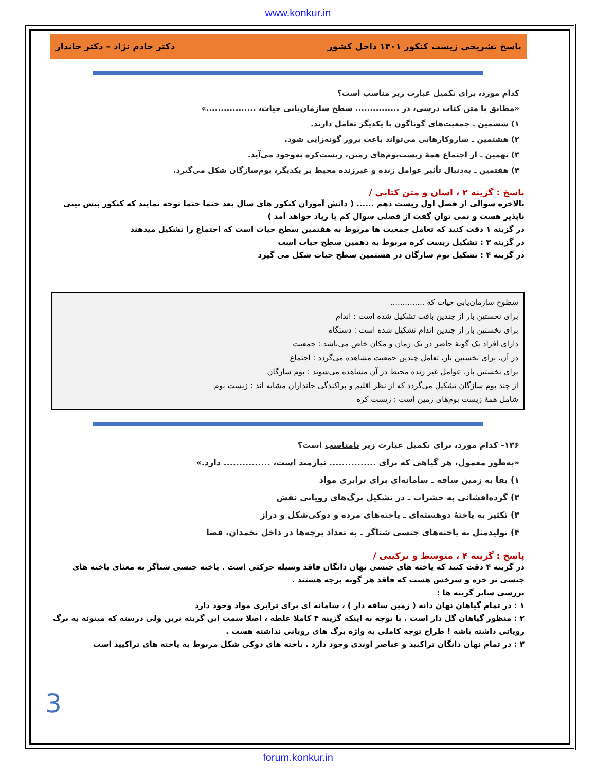www.konkur.in
پاسخ تشریحی زیست کنکور ۱۴۰۱ داخل کشور دکتر خادم نژاد – دکتر خاندار
کدام مورد، برای تکمیل عبارت زیر مناسب است؟
«مطابق با متن کتاب درسی، در ............... سطح سازمان‌یابی حیات، .................»
۱) ششمین ـ جمعیت‌های گوناگون با یکدیگر تعامل دارند.
۲) هشتمین ـ سازوکارهایی می‌تواند باعث بروز گونه‌زایی شود.
۳) نهمین ـ از اجتماع همهٔ زیست‌بوم‌های زمین، زیست‌کره به‌وجود می‌آید.
۴) هفتمین ـ به‌دنبال تأثیر عوامل زنده و غیرزنده محیط بر یکدیگر، بوم‌سازگان شکل می‌گیرد.
پاسخ : گزینه ۲ ، اسان و متن کتابی /
بالاخره سوالی از فصل اول زیست دهم ...... ( دانش آموزان کنکور های سال بعد حتما حتما توجه نمایند که کنکور پیش بینی ناپذیر هست و نمی توان گفت از فصلی سوال کم یا زیاد خواهد آمد )
در گزینه ۱ دقت کنید که تعامل جمعیت ها مربوط به هفتمین سطح حیات است که اجتماع را تشکیل میدهند
در گزینه ۳ : تشکیل زیست کره مربوط به دهمین سطح حیات است
در گزینه ۴ : تشکیل بوم سازگان در هشتمین سطح حیات شکل می گیرد
سطوح سازمان‌یابی حیات که ..............
برای نخستین بار از چندین بافت تشکیل شده است : اندام
برای نخستین بار از چندین اندام تشکیل شده است : دستگاه
دارای افراد یک گونهٔ حاضر در یک زمان و مکان خاص می‌باشد : جمعیت
در آن، برای نخستین بار، تعامل چندین جمعیت مشاهده می‌گردد : اجتماع
برای نخستین بار، عوامل غیر زندهٔ محیط در آن مشاهده می‌شوند : بوم سازگان
از چند بوم سازگان تشکیل می‌گردد که از نظر اقلیم و پراکندگی جانداران مشابه اند : زیست بوم
شامل همهٔ زیست بوم‌های زمین است : زیست کره
۱۳۶- کدام مورد، برای تکمیل عبارت زیر نامناسب است؟
«به‌طور معمول، هر گیاهی که برای ............... نیازمند است، ............... دارد.»
۱) بقا به زمین ساقه ـ سامانه‌ای برای ترابری مواد
۲) گرده‌افشانی به حشرات ـ در تشکیل برگ‌های رویانی نقش
۳) تکثیر به یاختهٔ دوهسته‌ای ـ یاخته‌های مرده و دوکی‌شکل و دراز
۴) تولیدمثل به یاخته‌های جنسی شناگر ـ به تعداد برچه‌ها در داخل تخمدان، فضا
پاسخ : گزینه ۴ ، متوسط و ترکیبی /
در گزینه ۴ دقت کنید که یاخته های جنسی نهان دانگان فاقد وسیله حرکتی است . یاخته جنسی شناگر به معنای یاخته های جنسی نر خزه و سرخس هست که فاقد هر گونه برچه هستند .
بررسی سایر گزینه ها :
۱ : در تمام گیاهان نهان دانه ( زمین ساقه دار ) ، سامانه ای برای ترابری مواد وجود دارد
۲ : منظور گیاهان گل دار است . با توجه به اینکه گزینه ۴ کاملا غلطه ، اصلا سمت این گزینه نرین ولی درسته که میتونه به برگ رویانی داشته باشه ! طراح توجه کاملی به واژه برگ های رویانی نداشته هست .
۳ : در تمام نهان دانگان تراکیید و عناصر اوندی وجود دارد . یاخته های دوکی شکل مربوط به یاخته های تراکیید است
3
forum.konkur.in